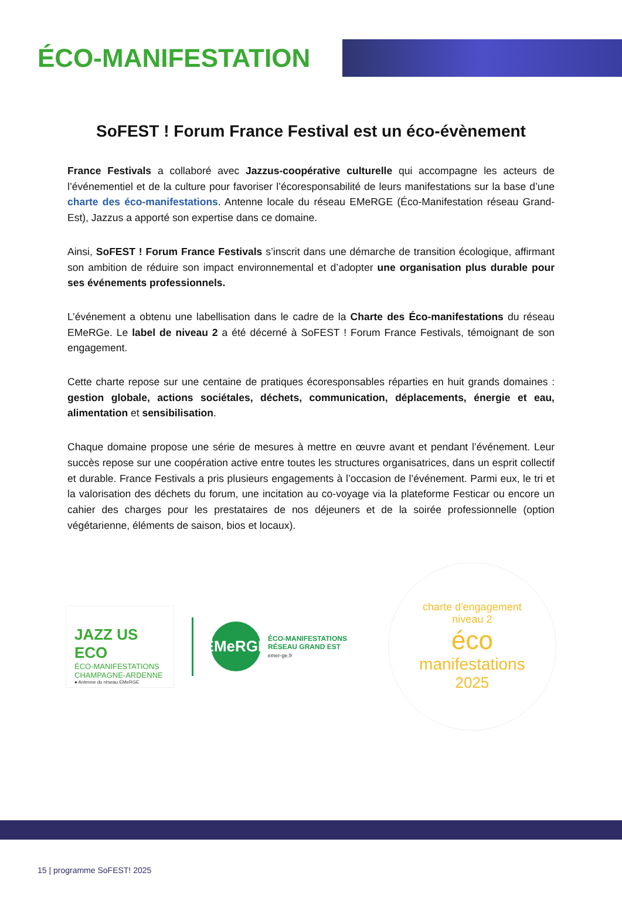ÉCO-MANIFESTATION
SoFEST ! Forum France Festival est un éco-évènement
France Festivals a collaboré avec Jazzus-coopérative culturelle qui accompagne les acteurs de l’événementiel et de la culture pour favoriser l’écoresponsabilité de leurs manifestations sur la base d’une charte des éco-manifestations. Antenne locale du réseau EMeRGE (Éco-Manifestation réseau Grand-Est), Jazzus a apporté son expertise dans ce domaine.
Ainsi, SoFEST ! Forum France Festivals s’inscrit dans une démarche de transition écologique, affirmant son ambition de réduire son impact environnemental et d’adopter une organisation plus durable pour ses événements professionnels.
L’événement a obtenu une labellisation dans le cadre de la Charte des Éco-manifestations du réseau EMeRGe. Le label de niveau 2 a été décerné à SoFEST ! Forum France Festivals, témoignant de son engagement.
Cette charte repose sur une centaine de pratiques écoresponsables réparties en huit grands domaines : gestion globale, actions sociétales, déchets, communication, déplacements, énergie et eau, alimentation et sensibilisation.
Chaque domaine propose une série de mesures à mettre en œuvre avant et pendant l’événement. Leur succès repose sur une coopération active entre toutes les structures organisatrices, dans un esprit collectif et durable. France Festivals a pris plusieurs engagements à l’occasion de l’événement. Parmi eux, le tri et la valorisation des déchets du forum, une incitation au co-voyage via la plateforme Festicar ou encore un cahier des charges pour les prestataires de nos déjeuners et de la soirée professionnelle (option végétarienne, éléments de saison, bios et locaux).
JAZZ US ECO
ÉCO-MANIFESTATIONS
CHAMPAGNE-ARDENNE
● Antenne du réseau EMeRGE
EMeRGE
ÉCO-MANIFESTATIONS
RÉSEAU GRAND EST
emer-ge.fr
charte d'engagement
niveau 2
éco
manifestations
2025
15 | programme SoFEST! 2025